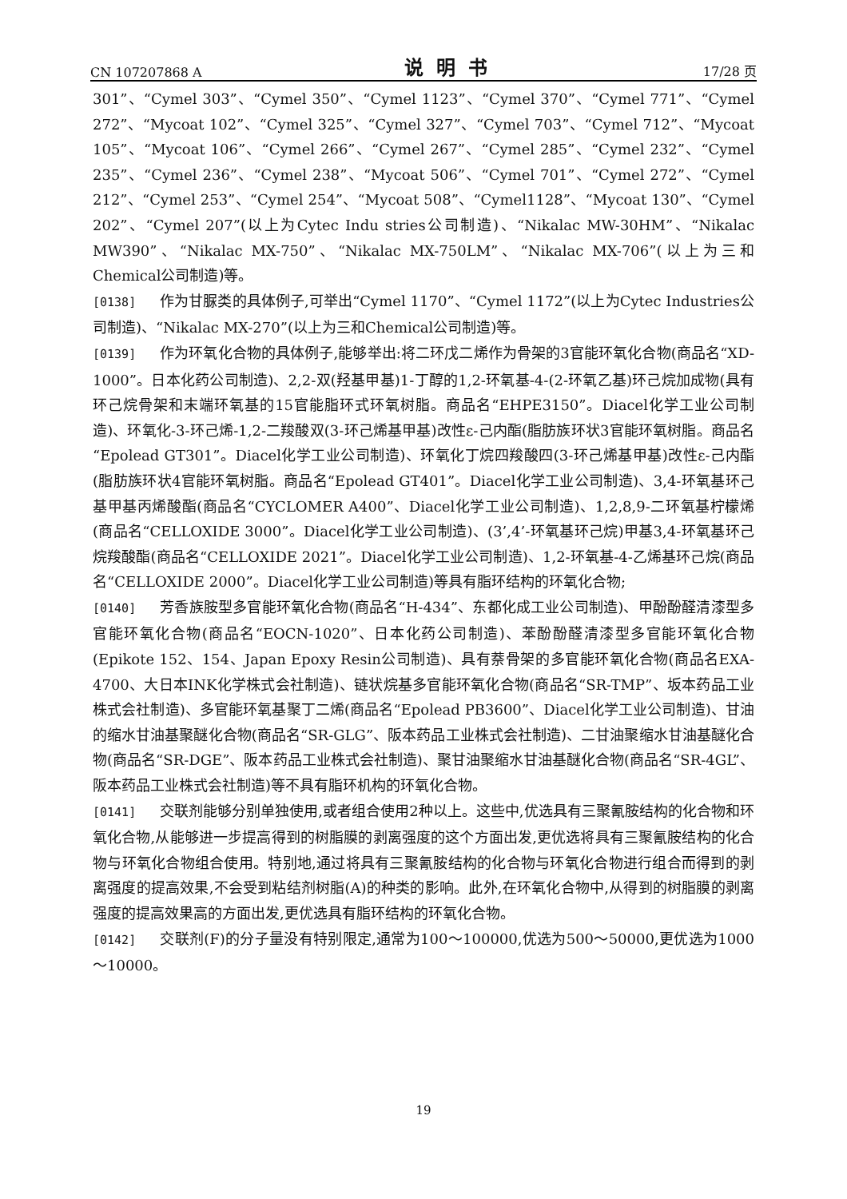CN 107207868 A 说明书 17/28 页
301”、“Cymel 303”、“Cymel 350”、“Cymel 1123”、“Cymel 370”、“Cymel 771”、“Cymel 272”、“Mycoat 102”、“Cymel 325”、“Cymel 327”、“Cymel 703”、“Cymel 712”、“Mycoat 105”、“Mycoat 106”、“Cymel 266”、“Cymel 267”、“Cymel 285”、“Cymel 232”、“Cymel 235”、“Cymel 236”、“Cymel 238”、“Mycoat 506”、“Cymel 701”、“Cymel 272”、“Cymel 212”、“Cymel 253”、“Cymel 254”、“Mycoat 508”、“Cymel1128”、“Mycoat 130”、“Cymel 202”、“Cymel 207”(以上为Cytec Indu stries公司制造)、“Nikalac MW-30HM”、“Nikalac MW390”、“Nikalac MX-750”、“Nikalac MX-750LM”、“Nikalac MX-706”(以上为三和Chemical公司制造)等。
[0138] 作为甘脲类的具体例子,可举出“Cymel 1170”、“Cymel 1172”(以上为Cytec Industries公司制造)、“Nikalac MX-270”(以上为三和Chemical公司制造)等。
[0139] 作为环氧化合物的具体例子,能够举出:将二环戊二烯作为骨架的3官能环氧化合物(商品名“XD-1000”。日本化药公司制造)、2,2-双(羟基甲基)1-丁醇的1,2-环氧基-4-(2-环氧乙基)环己烷加成物(具有环己烷骨架和末端环氧基的15官能脂环式环氧树脂。商品名“EHPE3150”。Diacel化学工业公司制造)、环氧化-3-环己烯-1,2-二羧酸双(3-环己烯基甲基)改性ε-己内酯(脂肪族环状3官能环氧树脂。商品名“Epolead GT301”。Diacel化学工业公司制造)、环氧化丁烷四羧酸四(3-环己烯基甲基)改性ε-己内酯(脂肪族环状4官能环氧树脂。商品名“Epolead GT401”。Diacel化学工业公司制造)、3,4-环氧基环己基甲基丙烯酸酯(商品名“CYCLOMER A400”、Diacel化学工业公司制造)、1,2,8,9-二环氧基柠檬烯(商品名“CELLOXIDE 3000”。Diacel化学工业公司制造)、(3’,4’-环氧基环己烷)甲基3,4-环氧基环己烷羧酸酯(商品名“CELLOXIDE 2021”。Diacel化学工业公司制造)、1,2-环氧基-4-乙烯基环己烷(商品名“CELLOXIDE 2000”。Diacel化学工业公司制造)等具有脂环结构的环氧化合物;
[0140] 芳香族胺型多官能环氧化合物(商品名“H-434”、东都化成工业公司制造)、甲酚酚醛清漆型多官能环氧化合物(商品名“EOCN-1020”、日本化药公司制造)、苯酚酚醛清漆型多官能环氧化合物(Epikote 152、154、Japan Epoxy Resin公司制造)、具有萘骨架的多官能环氧化合物(商品名EXA-4700、大日本INK化学株式会社制造)、链状烷基多官能环氧化合物(商品名“SR-TMP”、坂本药品工业株式会社制造)、多官能环氧基聚丁二烯(商品名“Epolead PB3600”、Diacel化学工业公司制造)、甘油的缩水甘油基聚醚化合物(商品名“SR-GLG”、阪本药品工业株式会社制造)、二甘油聚缩水甘油基醚化合物(商品名“SR-DGE”、阪本药品工业株式会社制造)、聚甘油聚缩水甘油基醚化合物(商品名“SR-4GL”、阪本药品工业株式会社制造)等不具有脂环机构的环氧化合物。
[0141] 交联剂能够分别单独使用,或者组合使用2种以上。这些中,优选具有三聚氰胺结构的化合物和环氧化合物,从能够进一步提高得到的树脂膜的剥离强度的这个方面出发,更优选将具有三聚氰胺结构的化合物与环氧化合物组合使用。特别地,通过将具有三聚氰胺结构的化合物与环氧化合物进行组合而得到的剥离强度的提高效果,不会受到粘结剂树脂(A)的种类的影响。此外,在环氧化合物中,从得到的树脂膜的剥离强度的提高效果高的方面出发,更优选具有脂环结构的环氧化合物。
[0142] 交联剂(F)的分子量没有特别限定,通常为100～100000,优选为500～50000,更优选为1000～10000。
19